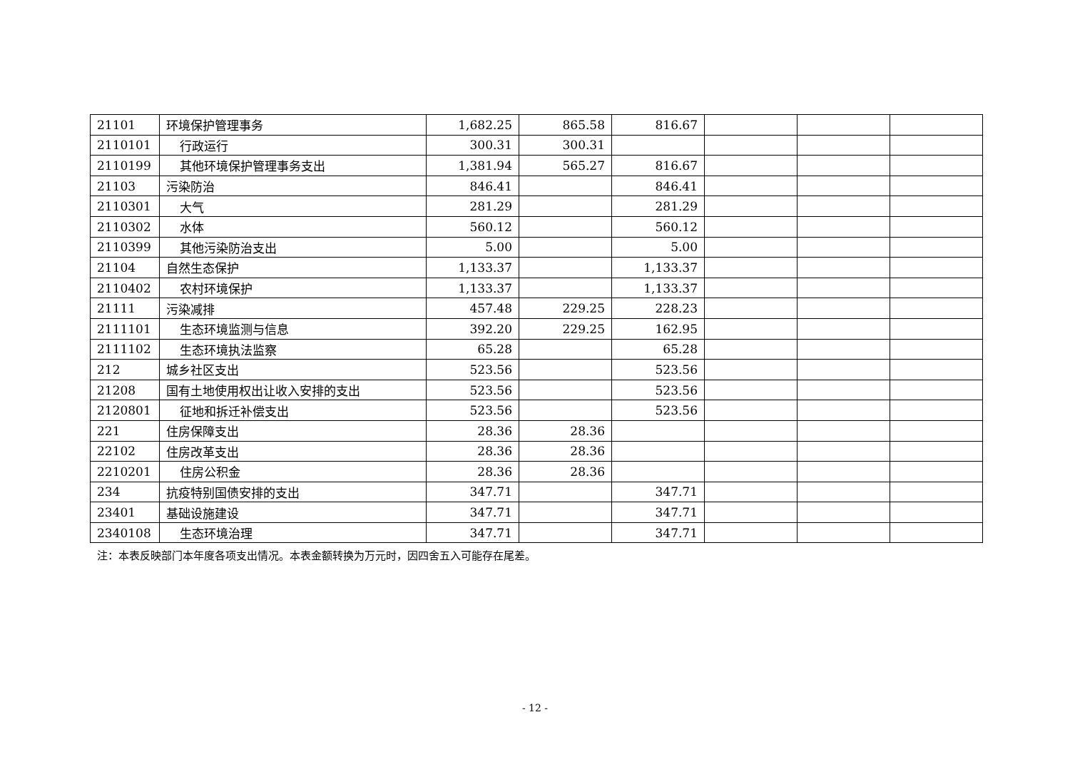| 21101 | 环境保护管理事务 | 1,682.25 | 865.58 | 816.67 | | | |
| 2110101 | 行政运行 | 300.31 | 300.31 | | | | |
| 2110199 | 其他环境保护管理事务支出 | 1,381.94 | 565.27 | 816.67 | | | |
| 21103 | 污染防治 | 846.41 | | 846.41 | | | |
| 2110301 | 大气 | 281.29 | | 281.29 | | | |
| 2110302 | 水体 | 560.12 | | 560.12 | | | |
| 2110399 | 其他污染防治支出 | 5.00 | | 5.00 | | | |
| 21104 | 自然生态保护 | 1,133.37 | | 1,133.37 | | | |
| 2110402 | 农村环境保护 | 1,133.37 | | 1,133.37 | | | |
| 21111 | 污染减排 | 457.48 | 229.25 | 228.23 | | | |
| 2111101 | 生态环境监测与信息 | 392.20 | 229.25 | 162.95 | | | |
| 2111102 | 生态环境执法监察 | 65.28 | | 65.28 | | | |
| 212 | 城乡社区支出 | 523.56 | | 523.56 | | | |
| 21208 | 国有土地使用权出让收入安排的支出 | 523.56 | | 523.56 | | | |
| 2120801 | 征地和拆迁补偿支出 | 523.56 | | 523.56 | | | |
| 221 | 住房保障支出 | 28.36 | 28.36 | | | | |
| 22102 | 住房改革支出 | 28.36 | 28.36 | | | | |
| 2210201 | 住房公积金 | 28.36 | 28.36 | | | | |
| 234 | 抗疫特别国债安排的支出 | 347.71 | | 347.71 | | | |
| 23401 | 基础设施建设 | 347.71 | | 347.71 | | | |
| 2340108 | 生态环境治理 | 347.71 | | 347.71 | | | |
注：本表反映部门本年度各项支出情况。本表金额转换为万元时，因四舍五入可能存在尾差。
- 12 -